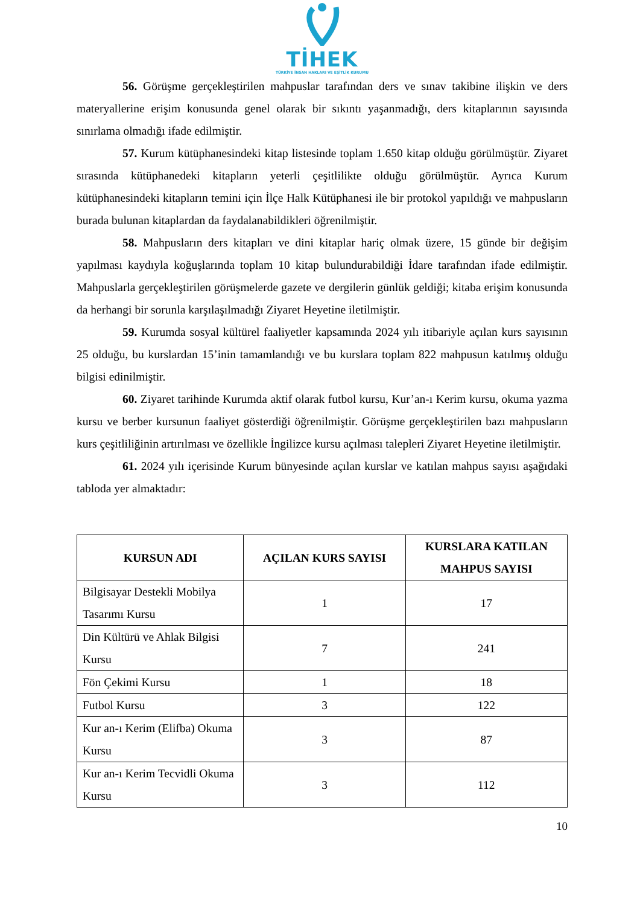TİHEK
TÜRKİYE İNSAN HAKLARI VE EŞİTLİK KURUMU
56. Görüşme gerçekleştirilen mahpuslar tarafından ders ve sınav takibine ilişkin ve ders materyallerine erişim konusunda genel olarak bir sıkıntı yaşanmadığı, ders kitaplarının sayısında sınırlama olmadığı ifade edilmiştir.
57. Kurum kütüphanesindeki kitap listesinde toplam 1.650 kitap olduğu görülmüştür. Ziyaret sırasında kütüphanedeki kitapların yeterli çeşitlilikte olduğu görülmüştür. Ayrıca Kurum kütüphanesindeki kitapların temini için İlçe Halk Kütüphanesi ile bir protokol yapıldığı ve mahpusların burada bulunan kitaplardan da faydalanabildikleri öğrenilmiştir.
58. Mahpusların ders kitapları ve dini kitaplar hariç olmak üzere, 15 günde bir değişim yapılması kaydıyla koğuşlarında toplam 10 kitap bulundurabildiği İdare tarafından ifade edilmiştir. Mahpuslarla gerçekleştirilen görüşmelerde gazete ve dergilerin günlük geldiği; kitaba erişim konusunda da herhangi bir sorunla karşılaşılmadığı Ziyaret Heyetine iletilmiştir.
59. Kurumda sosyal kültürel faaliyetler kapsamında 2024 yılı itibariyle açılan kurs sayısının 25 olduğu, bu kurslardan 15’inin tamamlandığı ve bu kurslara toplam 822 mahpusun katılmış olduğu bilgisi edinilmiştir.
60. Ziyaret tarihinde Kurumda aktif olarak futbol kursu, Kur’an-ı Kerim kursu, okuma yazma kursu ve berber kursunun faaliyet gösterdiği öğrenilmiştir. Görüşme gerçekleştirilen bazı mahpusların kurs çeşitliliğinin artırılması ve özellikle İngilizce kursu açılması talepleri Ziyaret Heyetine iletilmiştir.
61. 2024 yılı içerisinde Kurum bünyesinde açılan kurslar ve katılan mahpus sayısı aşağıdaki tabloda yer almaktadır:
| KURSUN ADI | AÇILAN KURS SAYISI | KURSLARA KATILAN MAHPUS SAYISI |
| --- | --- | --- |
| Bilgisayar Destekli Mobilya Tasarımı Kursu | 1 | 17 |
| Din Kültürü ve Ahlak Bilgisi Kursu | 7 | 241 |
| Fön Çekimi Kursu | 1 | 18 |
| Futbol Kursu | 3 | 122 |
| Kur an-ı Kerim (Elifba) Okuma Kursu | 3 | 87 |
| Kur an-ı Kerim Tecvidli Okuma Kursu | 3 | 112 |
10